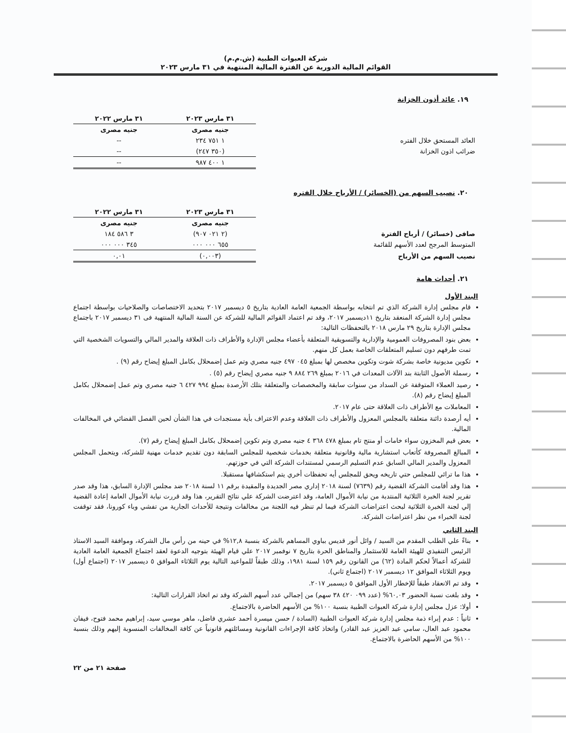شركة العبوات الطبية (ش.م.م)
القوائم المالية الدورية عن الفترة المالية المنتهية في ٣١ مارس ٢٠٢٣
١٩. عائد أذون الخزانة
| | ٣١ مارس ٢٠٢٣ | ٣١ مارس ٢٠٢٢ |
| --- | --- | --- |
| | جنيه مصرى | جنيه مصرى |
| العائد المستحق خلال الفتره | ١ ٧٥١ ٢٣٤ | -- |
| ضرائب اذون الخزانة | (٣٥٠ ٢٤٧) | -- |
| | ١ ٤٠٠ ٩٨٧ | -- |
٢٠. نصيب السهم من (الخسائر) / الأرباح خلال الفتره
| | ٣١ مارس ٢٠٢٣ | ٣١ مارس ٢٠٢٢ |
| --- | --- | --- |
| | جنيه مصرى | جنيه مصرى |
| صافى (خسائر) / أرباح الفترة | (٢ ٠٢١ ٩٠٧) | ٣ ٥٨٦ ١٨٤ |
| المتوسط المرجح لعدد الأسهم للقائمة | ٦٥٥ ٠٠٠ ٠٠٠ | ٣٤٥ ٠٠٠ ٠٠٠ |
| نصيب السهم من الأرباح | (٠,٠٠٣) | ٠,٠١ |
٢١. أحداث هامة
البند الأول
قام مجلس إدارة الشركة الذي تم انتخابه بواسطة الجمعية العامة العادية بتاريخ ٥ ديسمبر ٢٠١٧ بتحديد الاختصاصات والصلاحيات بواسطة اجتماع مجلس إدارة الشركة المنعقد بتاريخ ١١ديسمبر ٢٠١٧، وقد تم اعتماد القوائم المالية للشركة عن السنة المالية المنتهية فى ٣١ ديسمبر ٢٠١٧ باجتماع مجلس الإدارة بتاريخ ٢٩ مارس ٢٠١٨ بالتحفظات التالية:
بعض بنود المصروفات العمومية والإدارية والتسويقية المتعلقة بأعضاء مجلس الإدارة والأطراف ذات العلاقة والمدير المالي والتسويات الشخصية التي تمت طرفهم دون تسليم المتعلقات الخاصة بعمل كل منهم.
تكوين مديونية خاصة بشركة شوت وتكوين مخصص لها بمبلغ ٠٤٥ ٤٩٧ جنيه مصري وتم عمل إضمحلال بكامل المبلغ إيضاح رقم (٩) .
رسملة الأصول الثابتة بند الآلات المعدات في ٢٠١٦ بمبلغ ٢٦٩ ٨٨٤ ٩ جنيه مصري إيضاح رقم (٥) .
رصيد العملاء المتوقفة عن السداد من سنوات سابقة والمخصصات والمتعلقة بتلك الأرصدة بمبلغ ٩٩٤ ٤٢٧ ٦ جنيه مصري وتم عمل إضمحلال بكامل المبلغ إيضاح رقم (٨).
المعاملات مع الأطراف ذات العلاقة حتى عام ٢٠١٧.
أيه أرصدة دائنة متعلقة بالمجلس المعزول والأطراف ذات العلاقة وعدم الاعتراف بأية مستجدات في هذا الشأن لحين الفصل القضائي في المخالفات المالية.
بعض قيم المخزون سواء خامات أو منتج تام بمبلغ ٤٧٨ ٣٦٨ ٤ جنيه مصري وتم تكوين إضمحلال بكامل المبلغ إيضاح رقم (٧).
المبالغ المصروفة كأتعاب استشارية مالية وقانونية متعلقة بخدمات شخصية للمجلس السابقة دون تقديم خدمات مهنية للشركة، ويتحمل المجلس المعزول والمدير المالي السابق عدم التسليم الرسمي لمستندات الشركة التي في حوزتهم.
هذا ما ترائي للمجلس حتي تاريخه ويحق للمجلس أيه تحفظات أخري يتم استكشافها مستقبلا.
هذا وقد أقامت الشركة القضية رقم (٧٦٣٩) لسنة ٢٠١٨ إداري مصر الجديدة والمقيدة برقم ١١ لسنة ٢٠١٨ ضد مجلس الإدارة السابق، هذا وقد صدر تقرير لجنة الخبرة الثلاثية المنتدبة من نيابة الأموال العامة، وقد اعترضت الشركة علي نتائج التقرير، هذا وقد قررت نيابة الأموال العامة إعادة القضية إلي لجنة الخبرة الثلاثية لبحث اعتراضات الشركة فيما لم تنظر فيه اللجنة من مخالفات ونتيجة للأحداث الجارية من تفشي وباء كورونا، فقد توقفت لجنة الخبراء من نظر اعتراضات الشركة.
البند الثاني
بناءً علي الطلب المقدم من السيد / وائل أنور قديس بباوي المساهم بالشركة بنسبة ١٢,٨% في حينه من رأس مال الشركة، وموافقة السيد الاستاذ الرئيس التنفيذي للهيئة العامة للاستثمار والمناطق الحرة بتاريخ ٧ نوفمبر ٢٠١٧ علي قيام الهيئة بتوجيه الدعوة لعقد اجتماع الجمعية العامة العادية للشركة أعمالاً لحكم المادة (٦٢) من القانون رقم ١٥٩ لسنة ١٩٨١، وذلك طبقاً للمواعيد التالية يوم الثلاثاء الموافق ٥ ديسمبر ٢٠١٧ (اجتماع أول) ويوم الثلاثاء الموافق ١٢ ديسمبر ٢٠١٧ (اجتماع ثاني).
وقد تم الانعقاد طبقاً للإخطار الأول الموافق ٥ ديسمبر ٢٠١٧.
وقد بلغت نسبة الحضور ٦٠,٠٣% (عدد ٠٩٩ ٤٢٠ ٣٨ سهم) من إجمالي عدد أسهم الشركة وقد تم اتخاذ القرارات التالية:
أولا: عزل مجلس إدارة شركة العبوات الطبية بنسبة ١٠٠% من الأسهم الحاضرة بالاجتماع.
ثانياً : عدم إبراء ذمة مجلس إدارة شركة العبوات الطبية (السادة / حسن ميسرة أحمد عشري فاضل، ماهر موسي سيد، إبراهيم محمد فتوح، فيفان محمود عبد العال، سامي عبد العزيز عبد القادر) واتخاذ كافة الإجراءات القانونية ومسائلتهم قانونياً عن كافة المخالفات المنسوبة إليهم وذلك بنسبة ١٠٠% من الأسهم الحاضرة بالاجتماع.
صفحة ٢١ من ٢٢